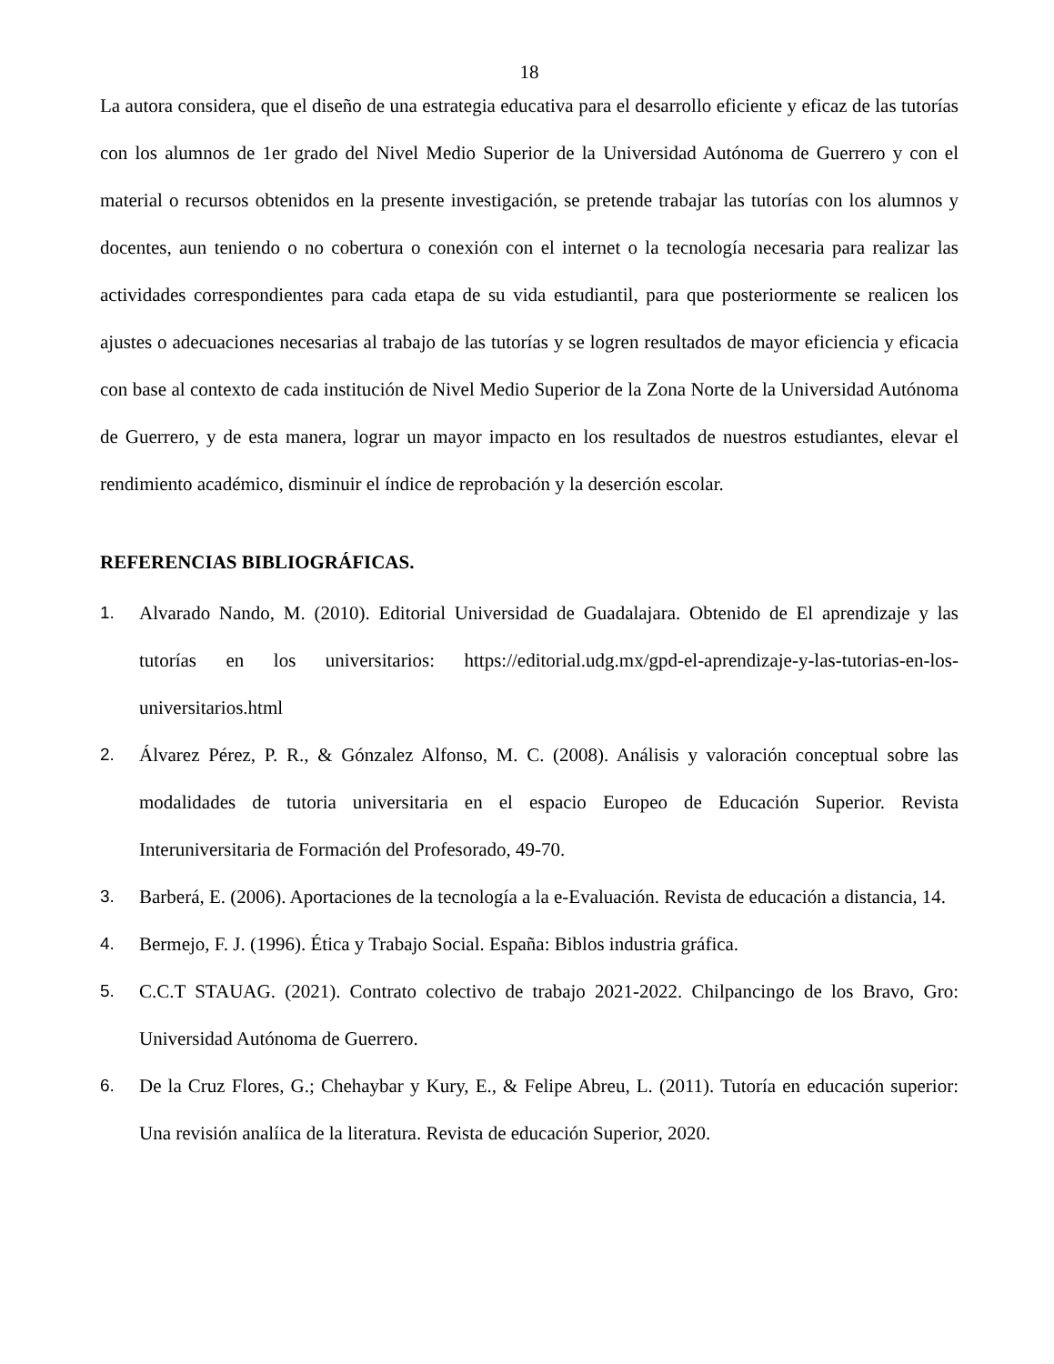18
La autora considera, que el diseño de una estrategia educativa para el desarrollo eficiente y eficaz de las tutorías con los alumnos de 1er grado del Nivel Medio Superior de la Universidad Autónoma de Guerrero y con el material o recursos obtenidos en la presente investigación, se pretende trabajar las tutorías con los alumnos y docentes, aun teniendo o no cobertura o conexión con el internet o la tecnología necesaria para realizar las actividades correspondientes para cada etapa de su vida estudiantil, para que posteriormente se realicen los ajustes o adecuaciones necesarias al trabajo de las tutorías y se logren resultados de mayor eficiencia y eficacia con base al contexto de cada institución de Nivel Medio Superior de la Zona Norte de la Universidad Autónoma de Guerrero, y de esta manera, lograr un mayor impacto en los resultados de nuestros estudiantes, elevar el rendimiento académico, disminuir el índice de reprobación y la deserción escolar.
REFERENCIAS BIBLIOGRÁFICAS.
1. Alvarado Nando, M. (2010). Editorial Universidad de Guadalajara. Obtenido de El aprendizaje y las tutorías en los universitarios: https://editorial.udg.mx/gpd-el-aprendizaje-y-las-tutorias-en-los-universitarios.html
2. Álvarez Pérez, P. R., & Gónzalez Alfonso, M. C. (2008). Análisis y valoración conceptual sobre las modalidades de tutoria universitaria en el espacio Europeo de Educación Superior. Revista Interuniversitaria de Formación del Profesorado, 49-70.
3. Barberá, E. (2006). Aportaciones de la tecnología a la e-Evaluación. Revista de educación a distancia, 14.
4. Bermejo, F. J. (1996). Ética y Trabajo Social. España: Biblos industria gráfica.
5. C.C.T STAUAG. (2021). Contrato colectivo de trabajo 2021-2022. Chilpancingo de los Bravo, Gro: Universidad Autónoma de Guerrero.
6. De la Cruz Flores, G.; Chehaybar y Kury, E., & Felipe Abreu, L. (2011). Tutoría en educación superior: Una revisión analíica de la literatura. Revista de educación Superior, 2020.